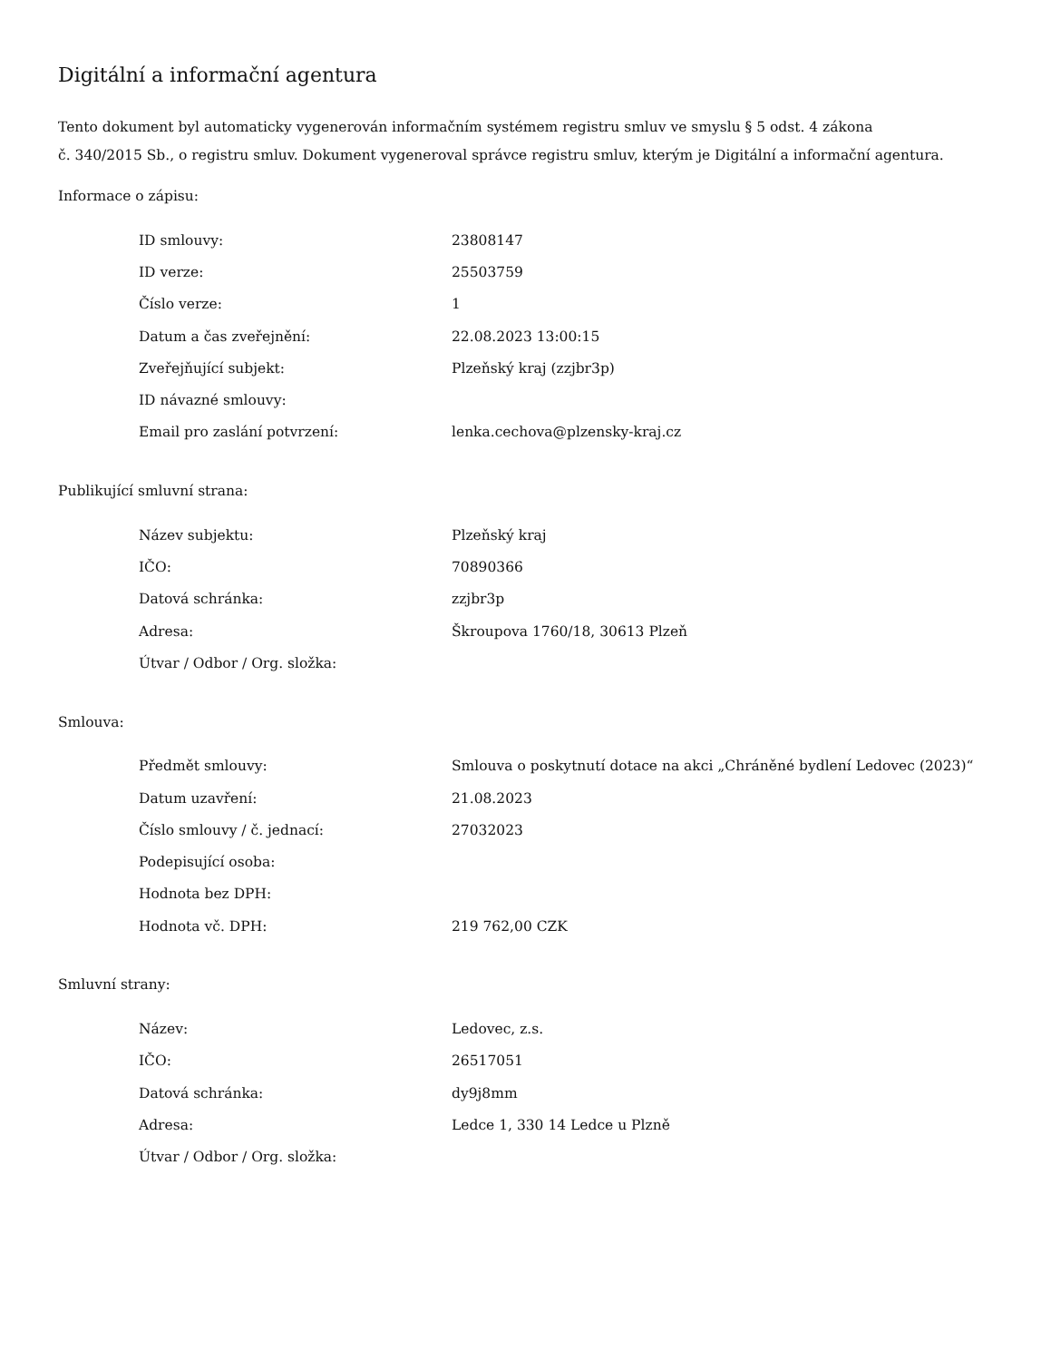Digitální a informační agentura
Tento dokument byl automaticky vygenerován informačním systémem registru smluv ve smyslu § 5 odst. 4 zákona
č. 340/2015 Sb., o registru smluv. Dokument vygeneroval správce registru smluv, kterým je Digitální a informační agentura.
Informace o zápisu:
| ID smlouvy: | 23808147 |
| ID verze: | 25503759 |
| Číslo verze: | 1 |
| Datum a čas zveřejnění: | 22.08.2023 13:00:15 |
| Zveřejňující subjekt: | Plzeňský kraj (zzjbr3p) |
| ID návazné smlouvy: | |
| Email pro zaslání potvrzení: | lenka.cechova@plzensky-kraj.cz |
Publikující smluvní strana:
| Název subjektu: | Plzeňský kraj |
| IČO: | 70890366 |
| Datová schránka: | zzjbr3p |
| Adresa: | Škroupova 1760/18, 30613 Plzeň |
| Útvar / Odbor / Org. složka: | |
Smlouva:
| Předmět smlouvy: | Smlouva o poskytnutí dotace na akci „Chráněné bydlení Ledovec (2023)“ |
| Datum uzavření: | 21.08.2023 |
| Číslo smlouvy / č. jednací: | 27032023 |
| Podepisující osoba: | |
| Hodnota bez DPH: | |
| Hodnota vč. DPH: | 219 762,00 CZK |
Smluvní strany:
| Název: | Ledovec, z.s. |
| IČO: | 26517051 |
| Datová schránka: | dy9j8mm |
| Adresa: | Ledce 1, 330 14 Ledce u Plzně |
| Útvar / Odbor / Org. složka: | |